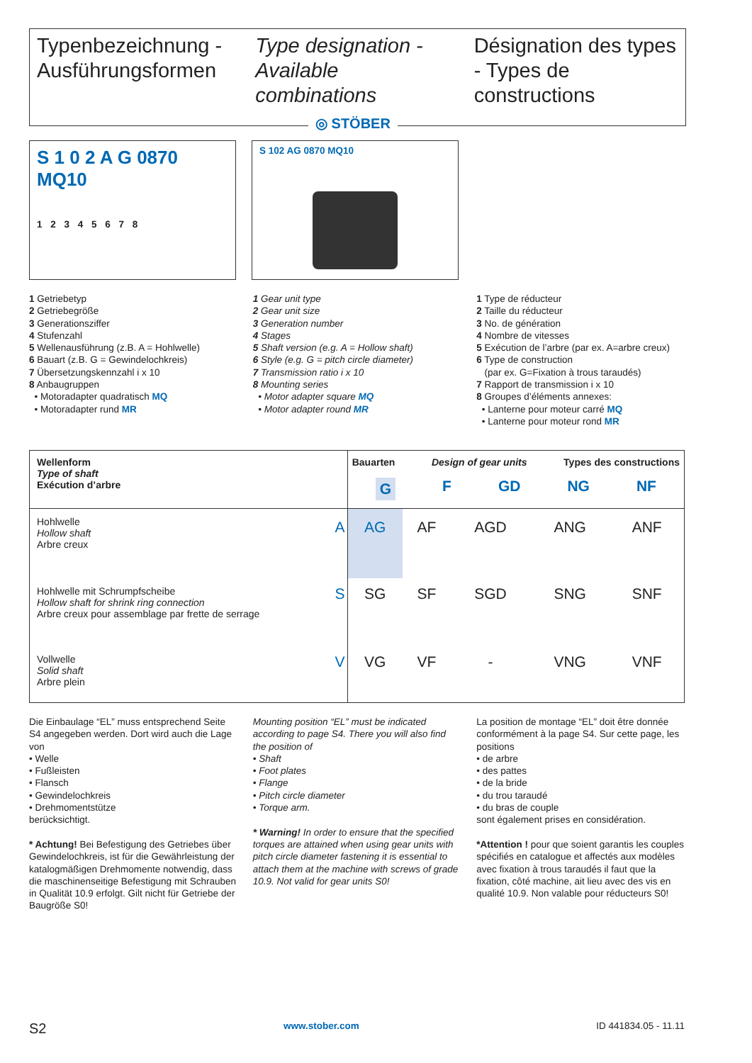Typenbezeichnung -
Ausführungsformen
Type designation -
Available combinations
Désignation des types - Types de constructions
◎ STÖBER
S 1 0 2 A G 0870 MQ10
1 2 3 4 5 6 7 8
S 102 AG 0870 MQ10
1 Getriebetyp
2 Getriebegröße
3 Generationsziffer
4 Stufenzahl
5 Wellenausführung (z.B. A = Hohlwelle)
6 Bauart (z.B. G = Gewindelochkreis)
7 Übersetzungskennzahl i x 10
8 Anbaugruppen
• Motoradapter quadratisch MQ
• Motoradapter rund MR
1 Gear unit type
2 Gear unit size
3 Generation number
4 Stages
5 Shaft version (e.g. A = Hollow shaft)
6 Style (e.g. G = pitch circle diameter)
7 Transmission ratio i x 10
8 Mounting series
• Motor adapter square MQ
• Motor adapter round MR
1 Type de réducteur
2 Taille du réducteur
3 No. de génération
4 Nombre de vitesses
5 Exécution de l’arbre (par ex. A=arbre creux)
6 Type de construction
(par ex. G=Fixation à trous taraudés)
7 Rapport de transmission i x 10
8 Groupes d’éléments annexes:
• Lanterne pour moteur carré MQ
• Lanterne pour moteur rond MR
| Wellenform Type of shaft Exécution d’arbre | | Bauarten Design of gear units Types des constructions G F GD NG NF | | | | |
| --- | --- | --- | --- | --- | --- | --- |
| Hohlwelle Hollow shaft Arbre creux | A | AG | AF | AGD | ANG | ANF |
| Hohlwelle mit Schrumpfscheibe Hollow shaft for shrink ring connection Arbre creux pour assemblage par frette de serrage | S | SG | SF | SGD | SNG | SNF |
| Vollwelle Solid shaft Arbre plein | V | VG | VF | - | VNG | VNF |
Die Einbaulage “EL” muss entsprechend Seite S4 angegeben werden. Dort wird auch die Lage von
• Welle
• Fußleisten
• Flansch
• Gewindelochkreis
• Drehmomentstütze
berücksichtigt.
* Achtung! Bei Befestigung des Getriebes über Gewindelochkreis, ist für die Gewährleistung der katalogmäßigen Drehmomente notwendig, dass die maschinenseitige Befestigung mit Schrauben in Qualität 10.9 erfolgt. Gilt nicht für Getriebe der Baugröße S0!
Mounting position “EL” must be indicated according to page S4. There you will also find the position of
• Shaft
• Foot plates
• Flange
• Pitch circle diameter
• Torque arm.
* Warning! In order to ensure that the specified torques are attained when using gear units with pitch circle diameter fastening it is essential to attach them at the machine with screws of grade 10.9. Not valid for gear units S0!
La position de montage “EL” doit être donnée conformément à la page S4. Sur cette page, les positions
• de arbre
• des pattes
• de la bride
• du trou taraudé
• du bras de couple
sont également prises en considération.
*Attention ! pour que soient garantis les couples spécifiés en catalogue et affectés aux modèles avec fixation à trous taraudés il faut que la fixation, côté machine, ait lieu avec des vis en qualité 10.9. Non valable pour réducteurs S0!
S2 www.stober.com ID 441834.05 - 11.11